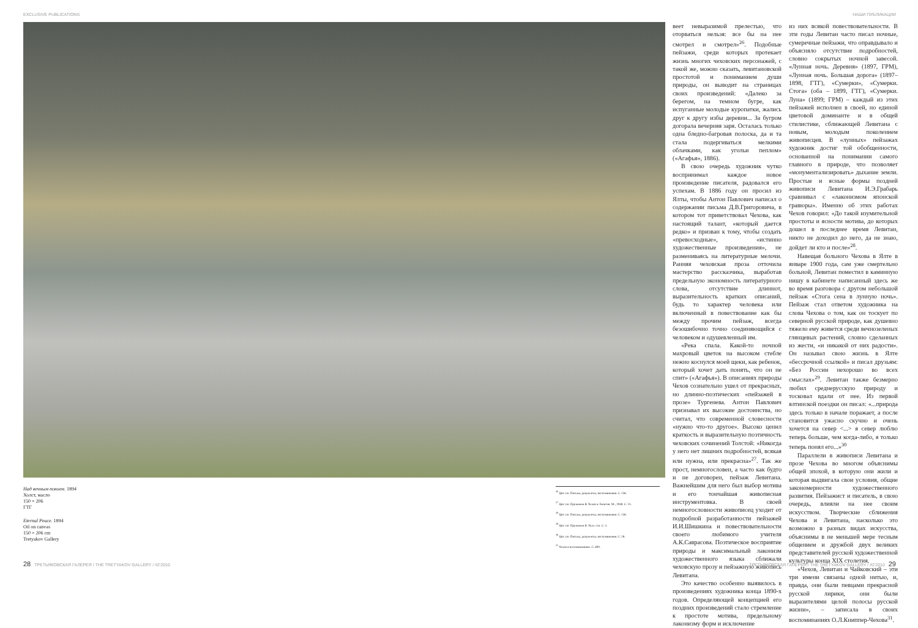EXCLUSIVE PUBLICATIONS НАШИ ПУБЛИКАЦИИ
Над вечным покоем. 1894
Холст, масло
150 × 206
ГТГ
Eternal Peace. 1894
Oil on canvas
150 × 206 cm
Tretyakov Gallery
<sup>26</sup> Цит. по: Письма, документы, воспоминания. С. 136.
<sup>27</sup> Цит. по: Пружанов В. Чехов и Левитан. М., 1948. С. 13.
<sup>28</sup> Цит. по: Письма, документы, воспоминания. С. 136.
<sup>29</sup> Цит. по: Пружанов В. Указ. соч. С. 5.
<sup>30</sup> Цит. по: Письма, документы, воспоминания. С. 28.
<sup>31</sup> Чехов в воспоминаниях. С. 600.
веет невыразимой прелестью, что оторваться нельзя: все бы на нее смотрел и смотрел»<sup>26</sup>. Подобные пейзажи, среди которых протекает жизнь многих чеховских персонажей, с такой же, можно сказать, левитановской простотой и пониманием души природы, он выводит на страницах своих произведений: «Далеко за берегом, на темном бугре, как испуганные молодые куропатки, жались друг к другу избы деревни... За бугром догорала вечерняя заря. Осталась только одна бледно-багровая полоска, да и та стала подергиваться мелкими облачками, как угольи пеплом» («Агафья», 1886).
В свою очередь художник чутко воспринимал каждое новое произведение писателя, радовался его успехам. В 1886 году он просил из Ялты, чтобы Антон Павлович написал о содержании письма Д.В.Григоровича, в котором тот приветствовал Чехова, как настоящий талант, «который дается редко» и призван к тому, чтобы создать «превосходные», «истинно художественные произведения», не размениваясь на литературные мелочи. Ранняя чеховская проза отточила мастерство рассказчика, выработав предельную экономность литературного слова, отсутствие длиннот, выразительность кратких описаний, будь то характер человека или включенный в повествование как бы между прочим пейзаж, всегда безошибочно точно соединяющийся с человеком и одушевленный им.
«Река спала. Какой-то ночной махровый цветок на высоком стебле нежно коснулся моей щеки, как ребенок, который хочет дать понять, что он не спит» («Агафья»). В описаниях природы Чехов сознательно ушел от прекрасных, но длинно-поэтических «пейзажей в прозе» Тургенева. Антон Павлович признавал их высокие достоинства, но считал, что современной словесности «нужно что-то другое». Высоко ценил краткость и выразительную поэтичность чеховских сочинений Толстой: «Никогда у него нет лишних подробностей, всякая или нужна, или прекрасна»<sup>27</sup>. Так же прост, немногословен, а часто как будто и не договорен, пейзаж Левитана. Важнейшим для него был выбор мотива и его тончайшая живописная инструментовка. В своей немногословности живописец уходит от подробной разработанности пейзажей И.И.Шишкина и повествовательности своего любимого учителя А.К.Саврасова. Поэтическое восприятие природы и максимальный лаконизм художественного языка сближали чеховскую прозу и пейзажную живопись Левитана.
Это качество особенно выявилось в произведениях художника конца 1890-х годов. Определяющей концепцией его поздних произведений стало стремление к простоте мотива, предельному лаконизму форм и исключение
из них всякой повествовательности. В эти годы Левитан часто писал ночные, сумеречные пейзажи, что оправдывало и объясняло отсутствие подробностей, словно сокрытых ночной завесой. «Лунная ночь. Деревня» (1897, ГРМ), «Лунная ночь. Большая дорога» (1897–1898, ГТГ), «Сумерки», «Сумерки. Стога» (оба – 1899, ГТГ), «Сумерки. Луна» (1899; ГРМ) – каждый из этих пейзажей исполнен в своей, но единой цветовой доминанте и в общей стилистике, сближающей Левитана с новым, молодым поколением живописцев. В «лунных» пейзажах художник достиг той обобщенности, основанной на понимании самого главного в природе, что позволяет «монументализировать» дыхание земли. Простые и ясные формы поздней живописи Левитана И.Э.Грабарь сравнивал с «лаконизмом японской гравюры». Именно об этих работах Чехов говорил: «До такой изумительной простоты и ясности мотива, до которых дошел в последнее время Левитан, никто не доходил до него, да не знаю, дойдет ли кто и после»<sup>28</sup>.
Навещая больного Чехова в Ялте в январе 1900 года, сам уже смертельно больной, Левитан поместил в каминную нишу в кабинете написанный здесь же во время разговора с другом небольшой пейзаж «Стога сена в лунную ночь». Пейзаж стал ответом художника на слова Чехова о том, как он тоскует по северной русской природе, как душевно тяжело ему живется среди вечнозеленых глянцевых растений, словно сделанных из жести, «и никакой от них радости». Он называл свою жизнь в Ялте «бессрочной ссылкой» и писал друзьям: «Без России нехорошо во всех смыслах»<sup>29</sup>. Левитан также безмерно любил среднерусскую природу и тосковал вдали от нее. Из первой ялтинской поездки он писал: «...природа здесь только в начале поражает, а после становится ужасно скучно и очень хочется на север <...> я север люблю теперь больше, чем когда-либо, я только теперь понял его...»<sup>30</sup>
Параллели в живописи Левитана и прозе Чехова во многом объяснимы общей эпохой, в которую они жили и которая выдвигала свои условия, общие закономерности художественного развития. Пейзажист и писатель, в свою очередь, влияли на нее своим искусством. Творческие сближения Чехова и Левитана, насколько это возможно в разных видах искусства, объяснимы в не меньшей мере тесным общением и дружбой двух великих представителей русской художественной культуры конца XIX столетия.
«Чехов, Левитан и Чайковский – эти три имени связаны одной нитью, и, правда, они были певцами прекрасной русской лирики, они были выразителями целой полосы русской жизни», – записала в своих воспоминаниях О.Л.Книппер-Чехова<sup>31</sup>.
28 ТРЕТЬЯКОВСКАЯ ГАЛЕРЕЯ / THE TRETYAKOV GALLERY / #2'2010 ТРЕТЬЯКОВСКАЯ ГАЛЕРЕЯ / THE TRETYAKOV GALLERY / #2'2010 29